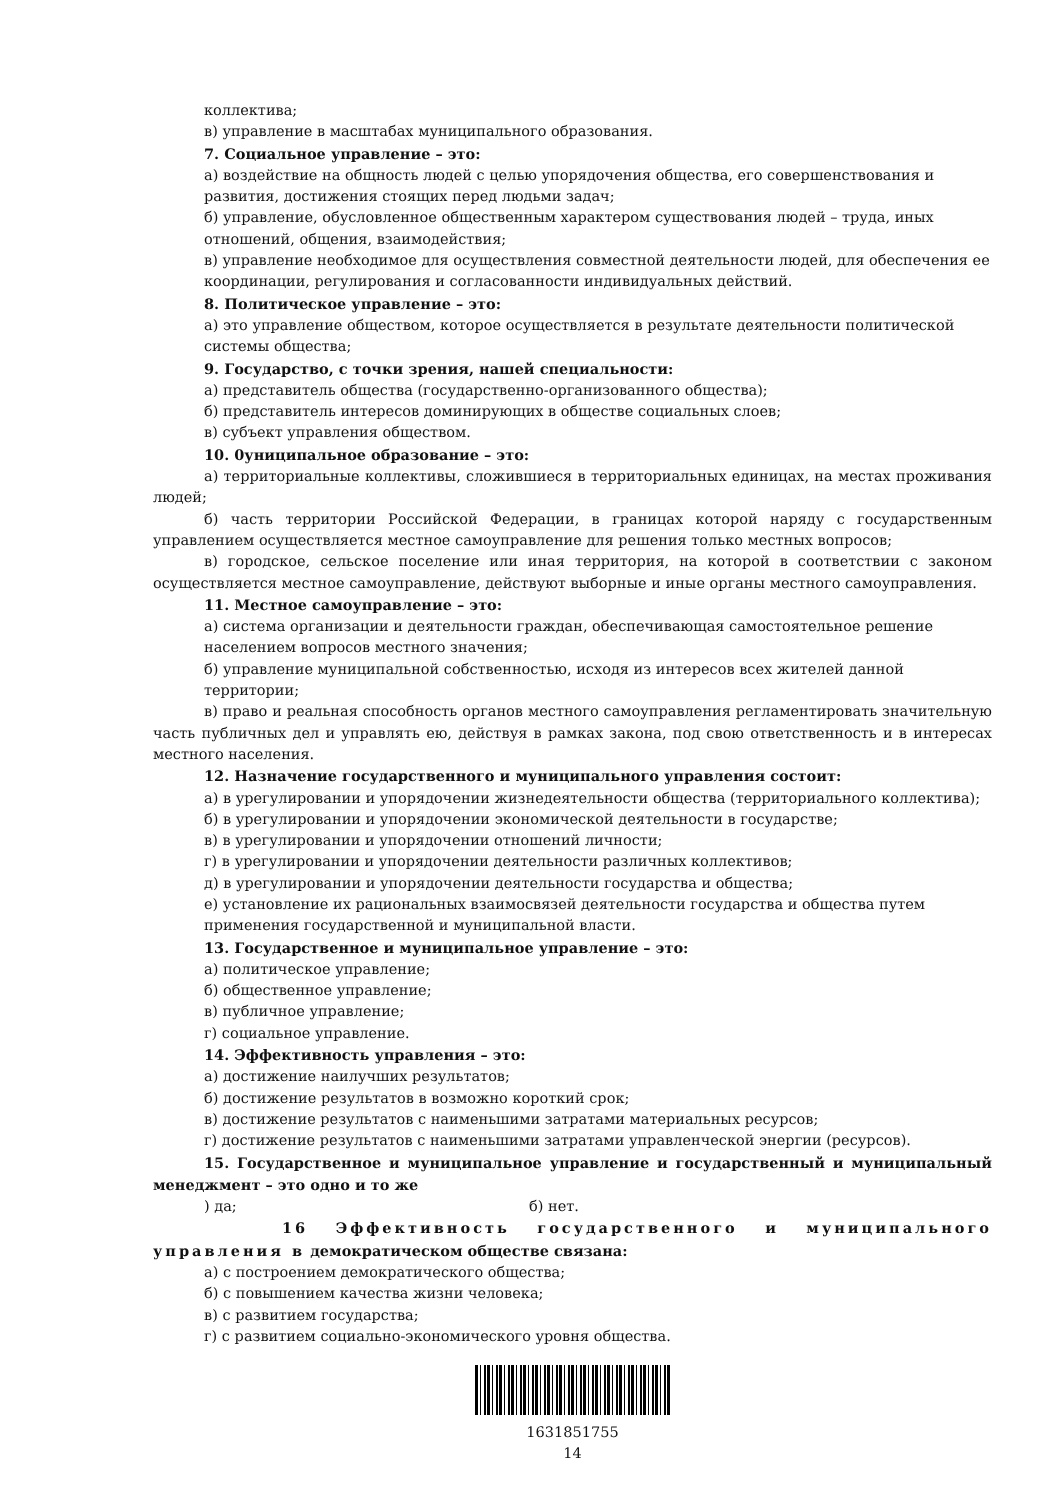коллектива;
в) управление в масштабах муниципального образования.
7. Социальное управление – это:
а) воздействие на общность людей с целью упорядочения общества, его совершенствования и развития, достижения стоящих перед людьми задач;
б) управление, обусловленное общественным характером существования людей – труда, иных отношений, общения, взаимодействия;
в) управление необходимое для осуществления совместной деятельности людей, для обеспечения ее координации, регулирования и согласованности индивидуальных действий.
8. Политическое управление – это:
а) это управление обществом, которое осуществляется в результате деятельности политической системы общества;
9. Государство, с точки зрения, нашей специальности:
а) представитель общества (государственно-организованного общества);
б) представитель интересов доминирующих в обществе социальных слоев;
в) субъект управления обществом.
10. 0униципальное образование – это:
а) территориальные коллективы, сложившиеся в территориальных единицах, на местах проживания людей;
б) часть территории Российской Федерации, в границах которой наряду с государственным управлением осуществляется местное самоуправление для решения только местных вопросов;
в) городское, сельское поселение или иная территория, на которой в соответствии с законом осуществляется местное самоуправление, действуют выборные и иные органы местного самоуправления.
11. Местное самоуправление – это:
а) система организации и деятельности граждан, обеспечивающая самостоятельное решение населением вопросов местного значения;
б) управление муниципальной собственностью, исходя из интересов всех жителей данной территории;
в) право и реальная способность органов местного самоуправления регламентировать значительную часть публичных дел и управлять ею, действуя в рамках закона, под свою ответственность и в интересах местного населения.
12. Назначение государственного и муниципального управления состоит:
а) в урегулировании и упорядочении жизнедеятельности общества (территориального коллектива);
б) в урегулировании и упорядочении экономической деятельности в государстве;
в) в урегулировании и упорядочении отношений личности;
г) в урегулировании и упорядочении деятельности различных коллективов;
д) в урегулировании и упорядочении деятельности государства и общества;
е) установление их рациональных взаимосвязей деятельности государства и общества путем применения государственной и муниципальной власти.
13. Государственное и муниципальное управление – это:
а) политическое управление;
б) общественное управление;
в) публичное управление;
г) социальное управление.
14. Эффективность управления – это:
а) достижение наилучших результатов;
б) достижение результатов в возможно короткий срок;
в) достижение результатов с наименьшими затратами материальных ресурсов;
г) достижение результатов с наименьшими затратами управленческой энергии (ресурсов).
15. Государственное и муниципальное управление и государственный и муниципальный менеджмент – это одно и то же
) да; б) нет.
16 Эффективность государственного и муниципального управления в демократическом обществе связана:
а) с построением демократического общества;
б) с повышением качества жизни человека;
в) с развитием государства;
г) с развитием социально-экономического уровня общества.
1631851755
14